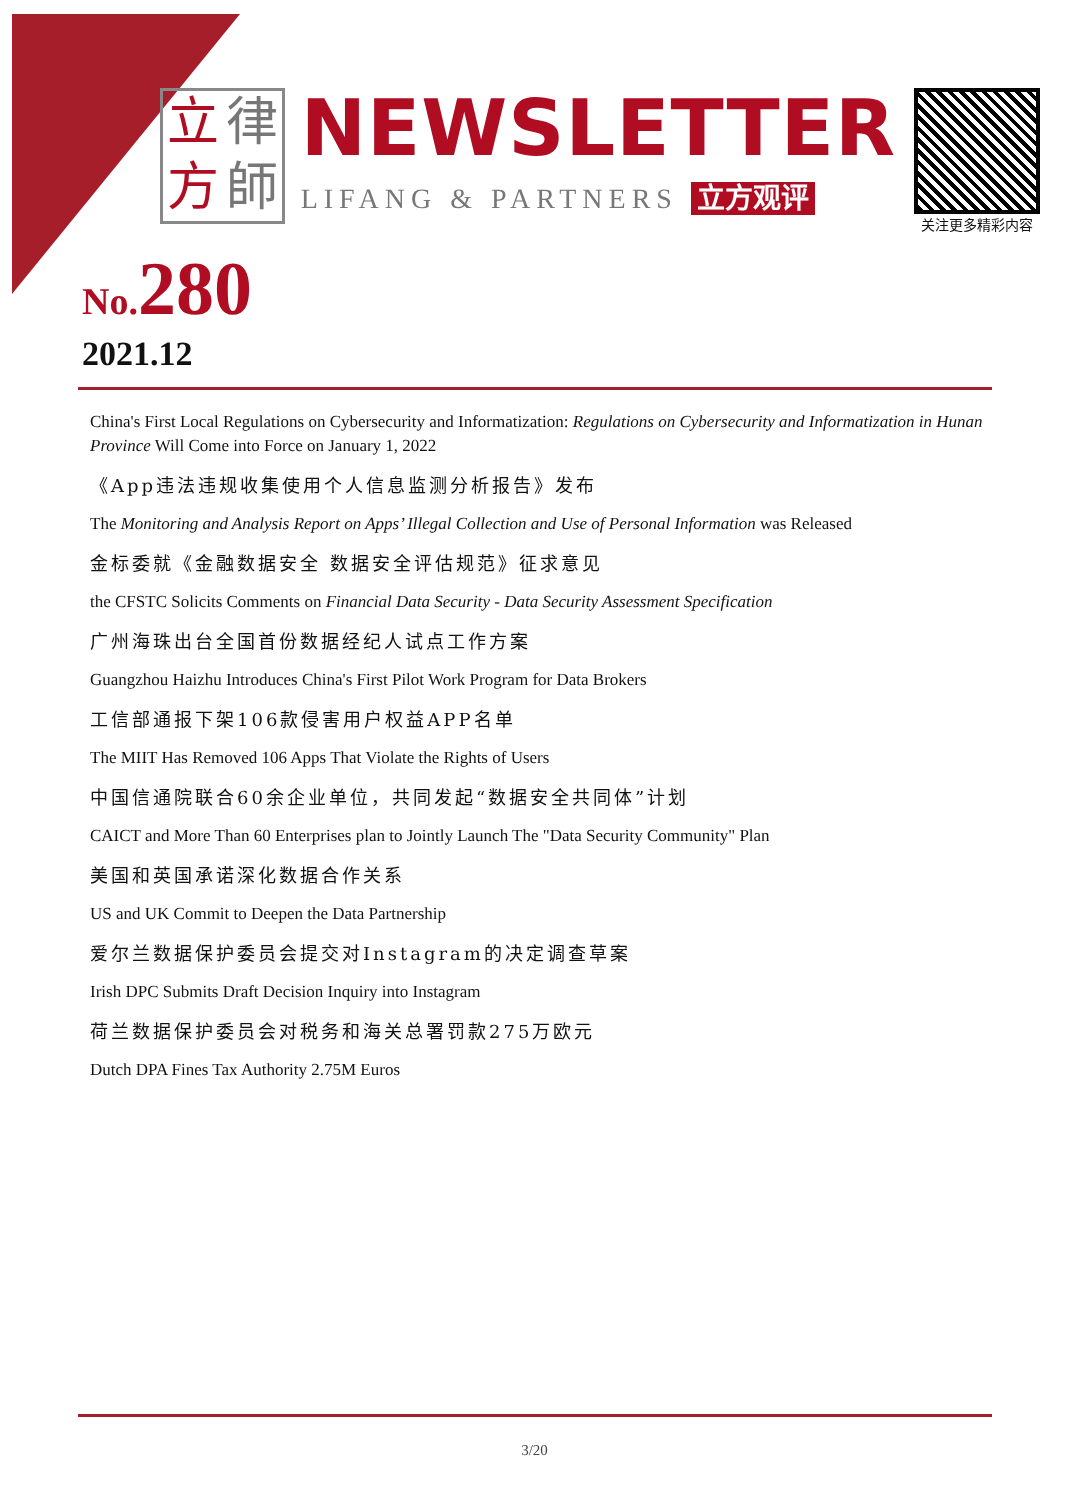立律方師
NEWSLETTER
LIFANG & PARTNERS 立方观评
关注更多精彩内容
No. 280
2021.12
China's First Local Regulations on Cybersecurity and Informatization: Regulations on Cybersecurity and Informatization in Hunan Province Will Come into Force on January 1, 2022
《App违法违规收集使用个人信息监测分析报告》发布
The Monitoring and Analysis Report on Apps’ Illegal Collection and Use of Personal Information was Released
金标委就《金融数据安全 数据安全评估规范》征求意见
the CFSTC Solicits Comments on Financial Data Security - Data Security Assessment Specification
广州海珠出台全国首份数据经纪人试点工作方案
Guangzhou Haizhu Introduces China's First Pilot Work Program for Data Brokers
工信部通报下架106款侵害用户权益APP名单
The MIIT Has Removed 106 Apps That Violate the Rights of Users
中国信通院联合60余企业单位，共同发起“数据安全共同体”计划
CAICT and More Than 60 Enterprises plan to Jointly Launch The "Data Security Community" Plan
美国和英国承诺深化数据合作关系
US and UK Commit to Deepen the Data Partnership
爱尔兰数据保护委员会提交对Instagram的决定调查草案
Irish DPC Submits Draft Decision Inquiry into Instagram
荷兰数据保护委员会对税务和海关总署罚款275万欧元
Dutch DPA Fines Tax Authority 2.75M Euros
3/20